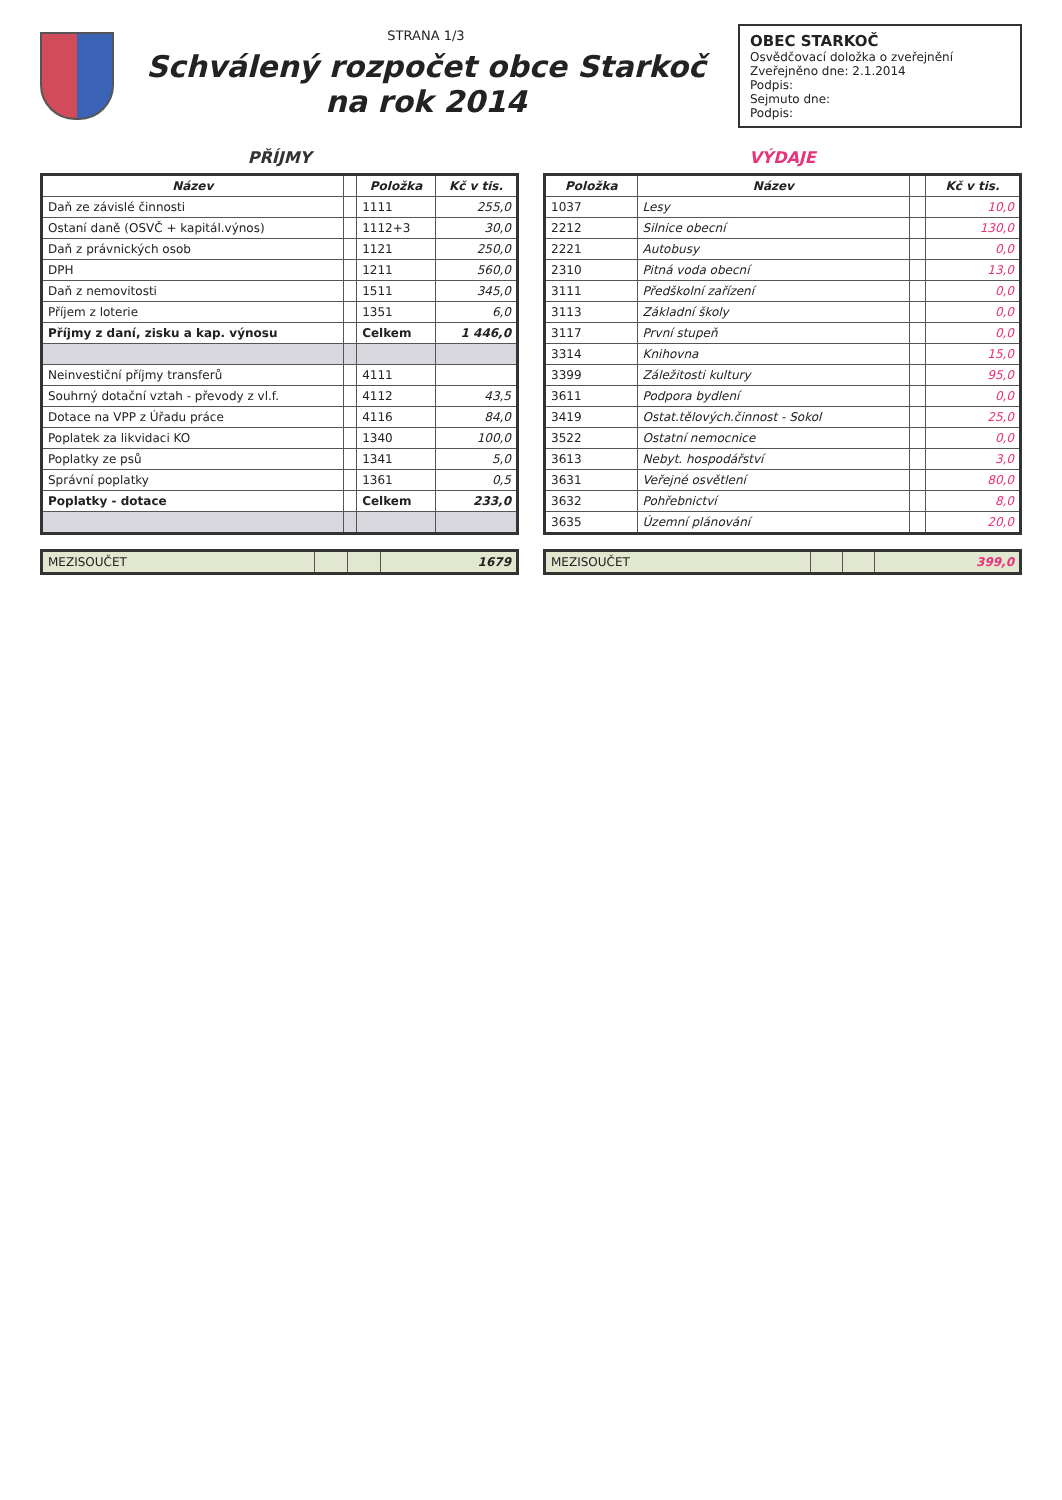STRANA 1/3
Schválený rozpočet obce Starkoč
na rok 2014
OBEC STARKOČ
Osvědčovací doložka o zveřejnění
Zveřejněno dne: 2.1.2014
Podpis:
Sejmuto dne:
Podpis:
PŘÍJMY
| Název | | Položka | Kč v tis. |
| --- | --- | --- | --- |
| Daň ze závislé činnosti | | 1111 | 255,0 |
| Ostaní daně (OSVČ + kapitál.výnos) | | 1112+3 | 30,0 |
| Daň z právnických osob | | 1121 | 250,0 |
| DPH | | 1211 | 560,0 |
| Daň z nemovitosti | | 1511 | 345,0 |
| Příjem z loterie | | 1351 | 6,0 |
| Příjmy z daní, zisku a kap. výnosu | | Celkem | 1 446,0 |
| Neinvestiční příjmy transferů | | 4111 | |
| Souhrný dotační vztah - převody z vl.f. | | 4112 | 43,5 |
| Dotace na VPP z Úřadu práce | | 4116 | 84,0 |
| Poplatek za likvidaci KO | | 1340 | 100,0 |
| Poplatky ze psů | | 1341 | 5,0 |
| Správní poplatky | | 1361 | 0,5 |
| Poplatky - dotace | | Celkem | 233,0 |
| MEZISOUČET | | | 1679 |
VÝDAJE
| Položka | Název | | Kč v tis. |
| --- | --- | --- | --- |
| 1037 | Lesy | | 10,0 |
| 2212 | Silnice obecní | | 130,0 |
| 2221 | Autobusy | | 0,0 |
| 2310 | Pitná voda obecní | | 13,0 |
| 3111 | Předškolní zařízení | | 0,0 |
| 3113 | Základní školy | | 0,0 |
| 3117 | První stupeň | | 0,0 |
| 3314 | Knihovna | | 15,0 |
| 3399 | Záležitosti kultury | | 95,0 |
| 3611 | Podpora bydlení | | 0,0 |
| 3419 | Ostat.tělových.činnost - Sokol | | 25,0 |
| 3522 | Ostatní nemocnice | | 0,0 |
| 3613 | Nebyt. hospodářství | | 3,0 |
| 3631 | Veřejné osvětlení | | 80,0 |
| 3632 | Pohřebnictví | | 8,0 |
| 3635 | Územní plánování | | 20,0 |
| MEZISOUČET | | | 399,0 |